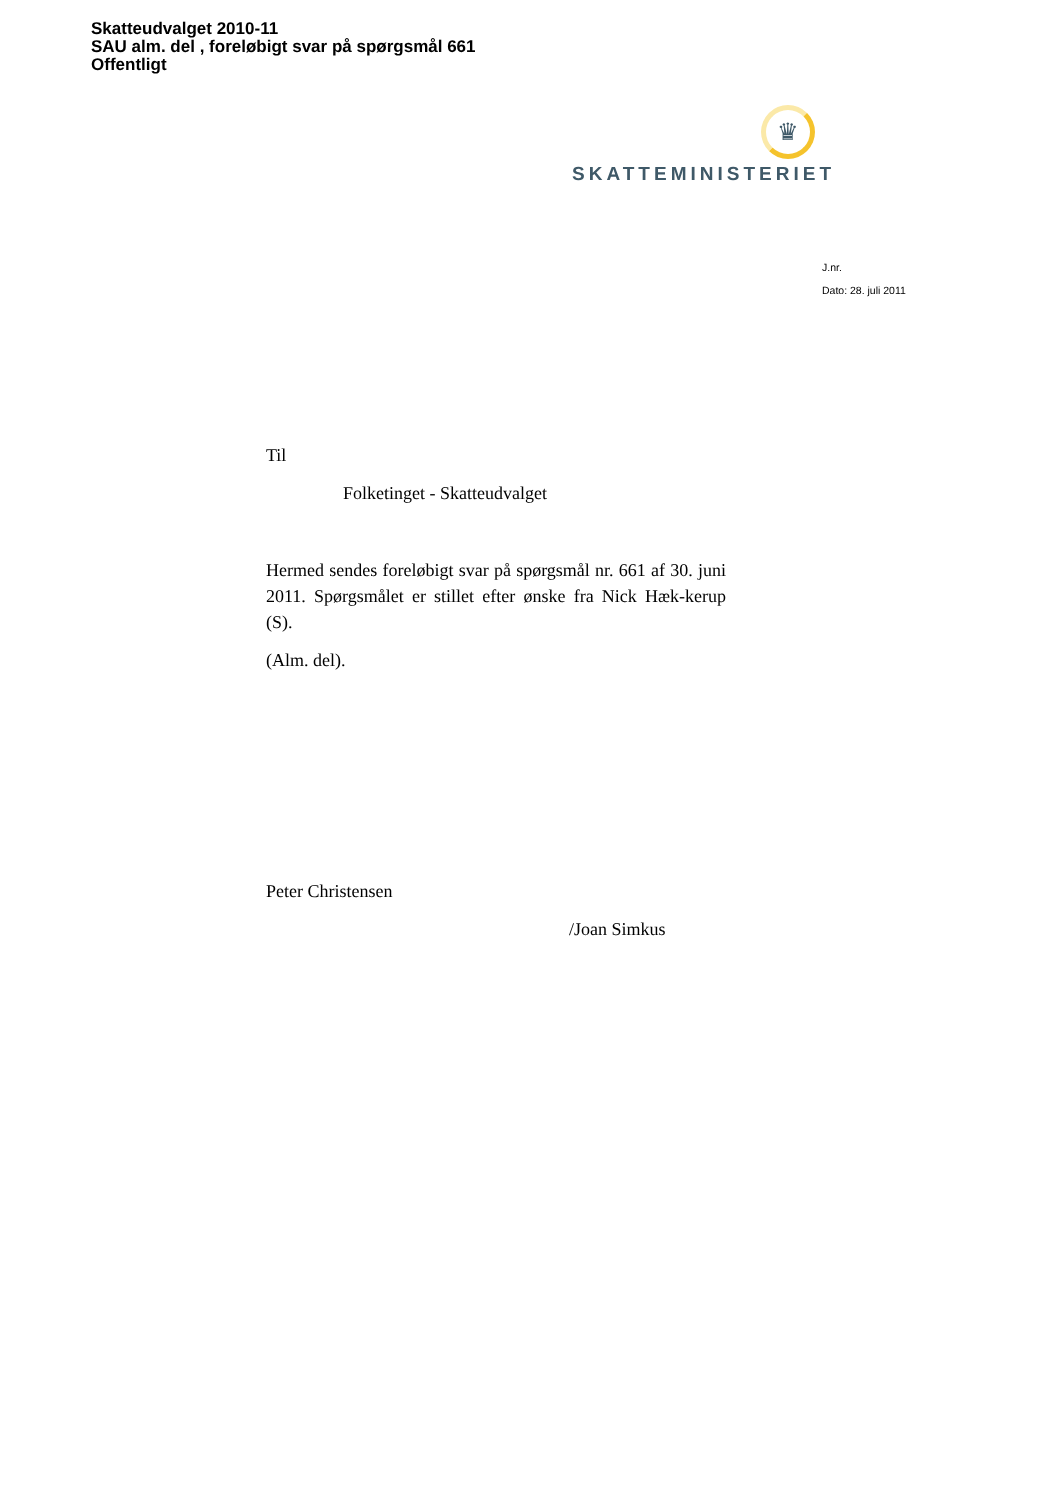Skatteudvalget 2010-11
SAU alm. del , foreløbigt svar på spørgsmål 661
Offentligt
♛
SKATTEMINISTERIET
J.nr.
Dato: 28. juli 2011
Til
Folketinget - Skatteudvalget
Hermed sendes foreløbigt svar på spørgsmål nr. 661 af 30. juni 2011. Spørgsmålet er stillet efter ønske fra Nick Hæk-kerup (S).
(Alm. del).
Peter Christensen
/Joan Simkus